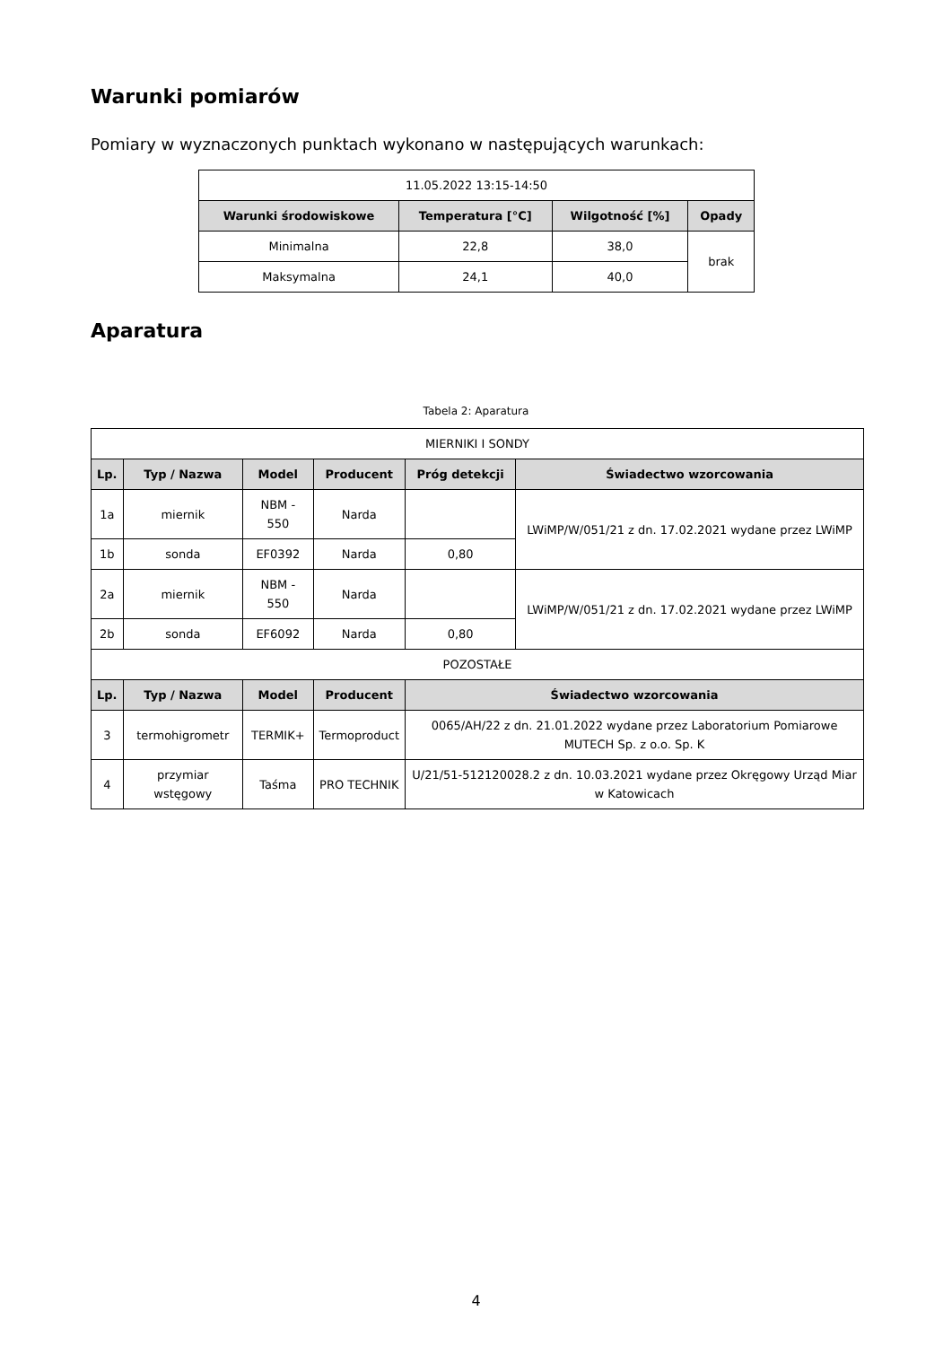Warunki pomiarów
Pomiary w wyznaczonych punktach wykonano w następujących warunkach:
| 11.05.2022 13:15-14:50 | | | |
| Warunki środowiskowe | Temperatura [°C] | Wilgotność [%] | Opady |
| Minimalna | 22,8 | 38,0 | brak |
| Maksymalna | 24,1 | 40,0 | |
Aparatura
Tabela 2: Aparatura
| MIERNIKI I SONDY | | | | | |
| Lp. | Typ / Nazwa | Model | Producent | Próg detekcji | Świadectwo wzorcowania |
| 1a | miernik | NBM - 550 | Narda | | LWiMP/W/051/21 z dn. 17.02.2021 wydane przez LWiMP |
| 1b | sonda | EF0392 | Narda | 0,80 | |
| 2a | miernik | NBM - 550 | Narda | | LWiMP/W/051/21 z dn. 17.02.2021 wydane przez LWiMP |
| 2b | sonda | EF6092 | Narda | 0,80 | |
| POZOSTAŁE | | | | | |
| Lp. | Typ / Nazwa | Model | Producent | Świadectwo wzorcowania | |
| 3 | termohigrometr | TERMIK+ | Termoproduct | 0065/AH/22 z dn. 21.01.2022 wydane przez Laboratorium Pomiarowe MUTECH Sp. z o.o. Sp. K | |
| 4 | przymiar wstęgowy | Taśma | PRO TECHNIK | U/21/51-512120028.2 z dn. 10.03.2021 wydane przez Okręgowy Urząd Miar w Katowicach | |
4